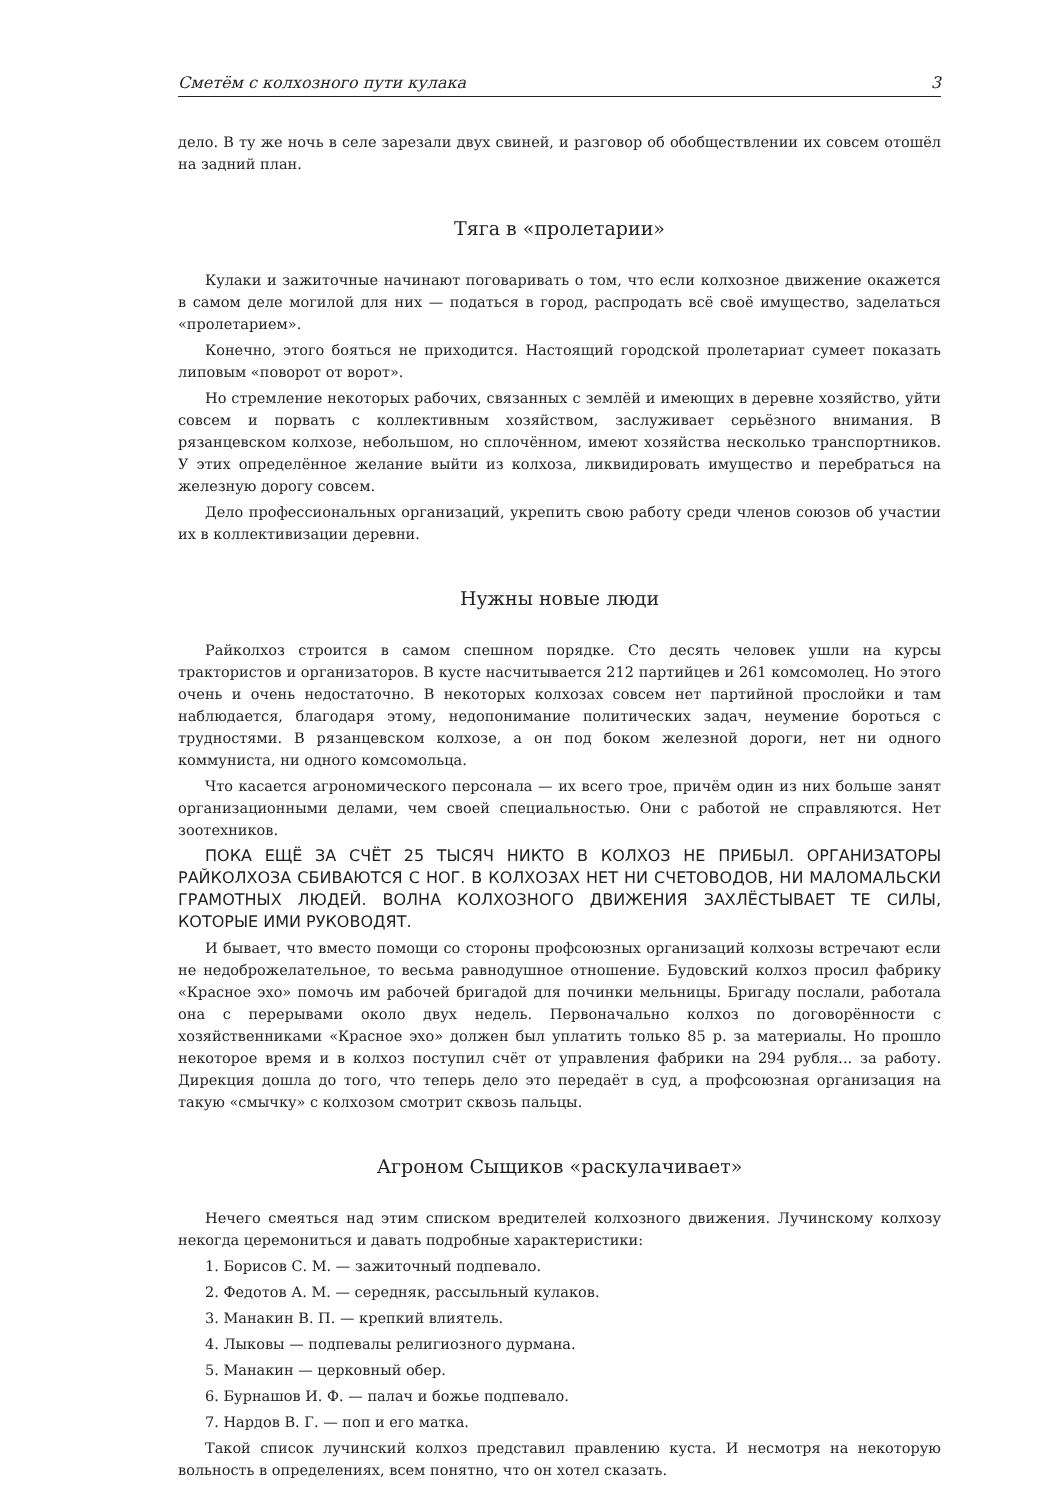Сметём с колхозного пути кулака 3
дело. В ту же ночь в селе зарезали двух свиней, и разговор об обобществлении их совсем отошёл на задний план.
Тяга в «пролетарии»
Кулаки и зажиточные начинают поговаривать о том, что если колхозное движение окажется в самом деле могилой для них — податься в город, распродать всё своё имущество, заделаться «пролетарием».
Конечно, этого бояться не приходится. Настоящий городской пролетариат сумеет показать липовым «поворот от ворот».
Но стремление некоторых рабочих, связанных с землёй и имеющих в деревне хозяйство, уйти совсем и порвать с коллективным хозяйством, заслуживает серьёзного внимания. В рязанцевском колхозе, небольшом, но сплочённом, имеют хозяйства несколько транспортников. У этих определённое желание выйти из колхоза, ликвидировать имущество и перебраться на железную дорогу совсем.
Дело профессиональных организаций, укрепить свою работу среди членов союзов об участии их в коллективизации деревни.
Нужны новые люди
Райколхоз строится в самом спешном порядке. Сто десять человек ушли на курсы трактористов и организаторов. В кусте насчитывается 212 партийцев и 261 комсомолец. Но этого очень и очень недостаточно. В некоторых колхозах совсем нет партийной прослойки и там наблюдается, благодаря этому, недопонимание политических задач, неумение бороться с трудностями. В рязанцевском колхозе, а он под боком железной дороги, нет ни одного коммуниста, ни одного комсомольца.
Что касается агрономического персонала — их всего трое, причём один из них больше занят организационными делами, чем своей специальностью. Они с работой не справляются. Нет зоотехников.
ПОКА ЕЩЁ ЗА СЧЁТ 25 ТЫСЯЧ НИКТО В КОЛХОЗ НЕ ПРИБЫЛ. ОРГАНИЗАТОРЫ РАЙКОЛХОЗА СБИВАЮТСЯ С НОГ. В КОЛХОЗАХ НЕТ НИ СЧЕТОВОДОВ, НИ МАЛОМАЛЬСКИ ГРАМОТНЫХ ЛЮДЕЙ. ВОЛНА КОЛХОЗНОГО ДВИЖЕНИЯ ЗАХЛЁСТЫВАЕТ ТЕ СИЛЫ, КОТОРЫЕ ИМИ РУКОВОДЯТ.
И бывает, что вместо помощи со стороны профсоюзных организаций колхозы встречают если не недоброжелательное, то весьма равнодушное отношение. Будовский колхоз просил фабрику «Красное эхо» помочь им рабочей бригадой для починки мельницы. Бригаду послали, работала она с перерывами около двух недель. Первоначально колхоз по договорённости с хозяйственниками «Красное эхо» должен был уплатить только 85 р. за материалы. Но прошло некоторое время и в колхоз поступил счёт от управления фабрики на 294 рубля... за работу. Дирекция дошла до того, что теперь дело это передаёт в суд, а профсоюзная организация на такую «смычку» с колхозом смотрит сквозь пальцы.
Агроном Сыщиков «раскулачивает»
Нечего смеяться над этим списком вредителей колхозного движения. Лучинскому колхозу некогда церемониться и давать подробные характеристики:
1. Борисов С. М. — зажиточный подпевало.
2. Федотов А. М. — середняк, рассыльный кулаков.
3. Манакин В. П. — крепкий влиятель.
4. Лыковы — подпевалы религиозного дурмана.
5. Манакин — церковный обер.
6. Бурнашов И. Ф. — палач и божье подпевало.
7. Нардов В. Г. — поп и его матка.
Такой список лучинский колхоз представил правлению куста. И несмотря на некоторую вольность в определениях, всем понятно, что он хотел сказать.